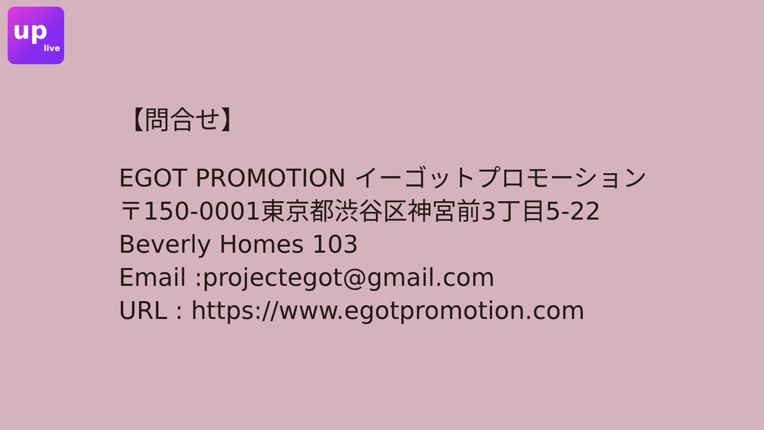up
live
【問合せ】
EGOT PROMOTION イーゴットプロモーション
〒150-0001東京都渋谷区神宮前3丁目5-22
Beverly Homes 103
Email :projectegot@gmail.com
URL : https://www.egotpromotion.com